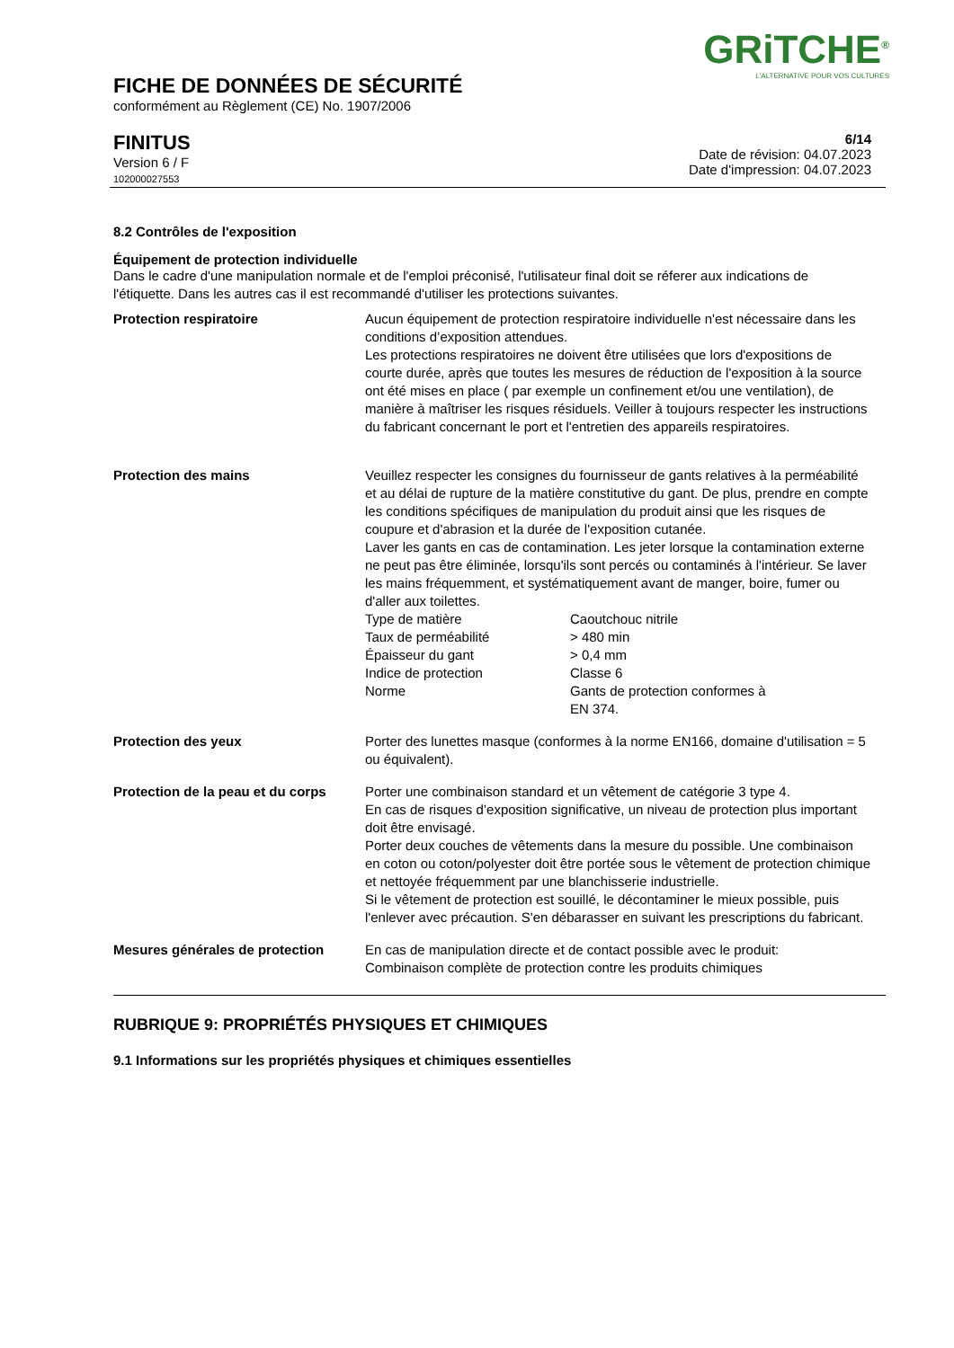GRiTCHE<sup>®</sup>
L'ALTERNATIVE POUR VOS CULTURES
FICHE DE DONNÉES DE SÉCURITÉ
conformément au Règlement (CE) No. 1907/2006
FINITUS
Version 6 / F
102000027553
6/14
Date de révision: 04.07.2023
Date d'impression: 04.07.2023
8.2 Contrôles de l'exposition
Équipement de protection individuelle
Dans le cadre d'une manipulation normale et de l'emploi préconisé, l'utilisateur final doit se réferer aux indications de l'étiquette. Dans les autres cas il est recommandé d'utiliser les protections suivantes.
| Protection respiratoire | Aucun équipement de protection respiratoire individuelle n'est nécessaire dans les conditions d’exposition attendues. Les protections respiratoires ne doivent être utilisées que lors d'expositions de courte durée, après que toutes les mesures de réduction de l'exposition à la source ont été mises en place ( par exemple un confinement et/ou une ventilation), de manière à maîtriser les risques résiduels. Veiller à toujours respecter les instructions du fabricant concernant le port et l'entretien des appareils respiratoires. |
| Protection des mains | Veuillez respecter les consignes du fournisseur de gants relatives à la perméabilité et au délai de rupture de la matière constitutive du gant. De plus, prendre en compte les conditions spécifiques de manipulation du produit ainsi que les risques de coupure et d'abrasion et la durée de l'exposition cutanée. Laver les gants en cas de contamination. Les jeter lorsque la contamination externe ne peut pas être éliminée, lorsqu'ils sont percés ou contaminés à l'intérieur. Se laver les mains fréquemment, et systématiquement avant de manger, boire, fumer ou d'aller aux toilettes. / Type de matière / Caoutchouc nitrile / / Taux de perméabilité / > 480 min / / Épaisseur du gant / > 0,4 mm / / Indice de protection / Classe 6 / / Norme / Gants de protection conformes à EN 374. / |
| Protection des yeux | Porter des lunettes masque (conformes à la norme EN166, domaine d'utilisation = 5 ou équivalent). |
| Protection de la peau et du corps | Porter une combinaison standard et un vêtement de catégorie 3 type 4. En cas de risques d’exposition significative, un niveau de protection plus important doit être envisagé. Porter deux couches de vêtements dans la mesure du possible. Une combinaison en coton ou coton/polyester doit être portée sous le vêtement de protection chimique et nettoyée fréquemment par une blanchisserie industrielle. Si le vêtement de protection est souillé, le décontaminer le mieux possible, puis l'enlever avec précaution. S'en débarasser en suivant les prescriptions du fabricant. |
| Mesures générales de protection | En cas de manipulation directe et de contact possible avec le produit: Combinaison complète de protection contre les produits chimiques |
RUBRIQUE 9: PROPRIÉTÉS PHYSIQUES ET CHIMIQUES
9.1 Informations sur les propriétés physiques et chimiques essentielles